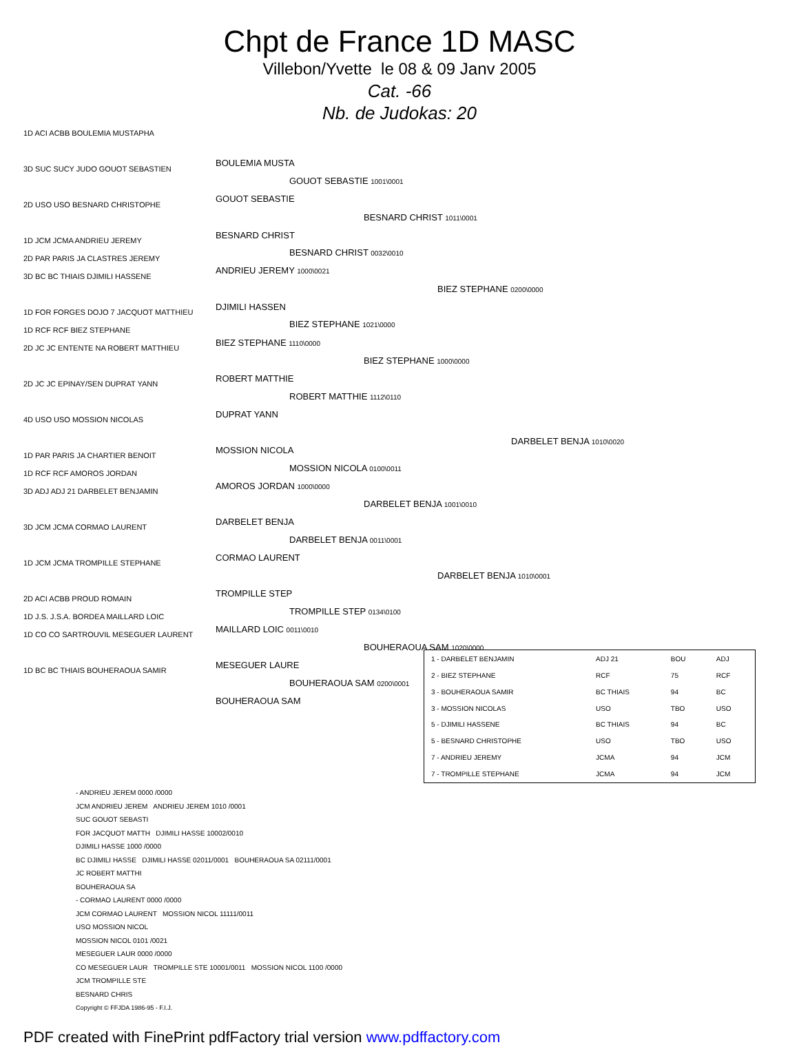Chpt de France 1D MASC
Villebon/Yvette le 08 & 09 Janv 2005
Cat. -66
Nb. de Judokas: 20
1D ACI ACBB BOULEMIA MUSTAPHA
3D SUC SUCY JUDO GOUOT SEBASTIEN
2D USO USO BESNARD CHRISTOPHE
1D JCM JCMA ANDRIEU JEREMY
2D PAR PARIS JA CLASTRES JEREMY
3D BC BC THIAIS DJIMILI HASSENE
1D FOR FORGES DOJO 7 JACQUOT MATTHIEU
1D RCF RCF BIEZ STEPHANE
2D JC JC ENTENTE NA ROBERT MATTHIEU
2D JC JC EPINAY/SEN DUPRAT YANN
4D USO USO MOSSION NICOLAS
1D PAR PARIS JA CHARTIER BENOIT
1D RCF RCF AMOROS JORDAN
3D ADJ ADJ 21 DARBELET BENJAMIN
3D JCM JCMA CORMAO LAURENT
1D JCM JCMA TROMPILLE STEPHANE
2D ACI ACBB PROUD ROMAIN
1D J.S. J.S.A. BORDEA MAILLARD LOIC
1D CO CO SARTROUVIL MESEGUER LAURENT
1D BC BC THIAIS BOUHERAOUA SAMIR
BOULEMIA MUSTA
GOUOT SEBASTIE
GOUOT SEBASTIE 1001\0001
BESNARD CHRIST 1011\0001
BESNARD CHRIST
BESNARD CHRIST 0032\0010
ANDRIEU JEREMY 1000\0021
BIEZ STEPHANE 0200\0000
DJIMILI HASSEN
BIEZ STEPHANE 1021\0000
BIEZ STEPHANE 1110\0000
BIEZ STEPHANE 1000\0000
ROBERT MATTHIE
ROBERT MATTHIE 1112\0110
DUPRAT YANN
DARBELET BENJA 1010\0020
MOSSION NICOLA
MOSSION NICOLA 0100\0011
AMOROS JORDAN 1000\0000
DARBELET BENJA 1001\0010
DARBELET BENJA
DARBELET BENJA 0011\0001
CORMAO LAURENT
DARBELET BENJA 1010\0001
TROMPILLE STEP
TROMPILLE STEP 0134\0100
MAILLARD LOIC 0011\0010
BOUHERAOUA SAM 1020\0000
MESEGUER LAURE
BOUHERAOUA SAM 0200\0001
BOUHERAOUA SAM
| 1 - DARBELET BENJAMIN | ADJ 21 | BOU | ADJ |
| 2 - BIEZ STEPHANE | RCF | 75 | RCF |
| 3 - BOUHERAOUA SAMIR | BC THIAIS | 94 | BC |
| 3 - MOSSION NICOLAS | USO | TBO | USO |
| 5 - DJIMILI HASSENE | BC THIAIS | 94 | BC |
| 5 - BESNARD CHRISTOPHE | USO | TBO | USO |
| 7 - ANDRIEU JEREMY | JCMA | 94 | JCM |
| 7 - TROMPILLE STEPHANE | JCMA | 94 | JCM |
- ANDRIEU JEREM 0000 /0000
JCM ANDRIEU JEREM ANDRIEU JEREM 1010 /0001
SUC GOUOT SEBASTI
FOR JACQUOT MATTH DJIMILI HASSE 10002/0010
DJIMILI HASSE 1000 /0000
BC DJIMILI HASSE DJIMILI HASSE 02011/0001 BOUHERAOUA SA 02111/0001
JC ROBERT MATTHI
BOUHERAOUA SA
- CORMAO LAURENT 0000 /0000
JCM CORMAO LAURENT MOSSION NICOL 11111/0011
USO MOSSION NICOL
MOSSION NICOL 0101 /0021
MESEGUER LAUR 0000 /0000
CO MESEGUER LAUR TROMPILLE STE 10001/0011 MOSSION NICOL 1100 /0000
JCM TROMPILLE STE
BESNARD CHRIS
Copyright © FFJDA 1986-95 - F.I.J.
PDF created with FinePrint pdfFactory trial version www.pdffactory.com